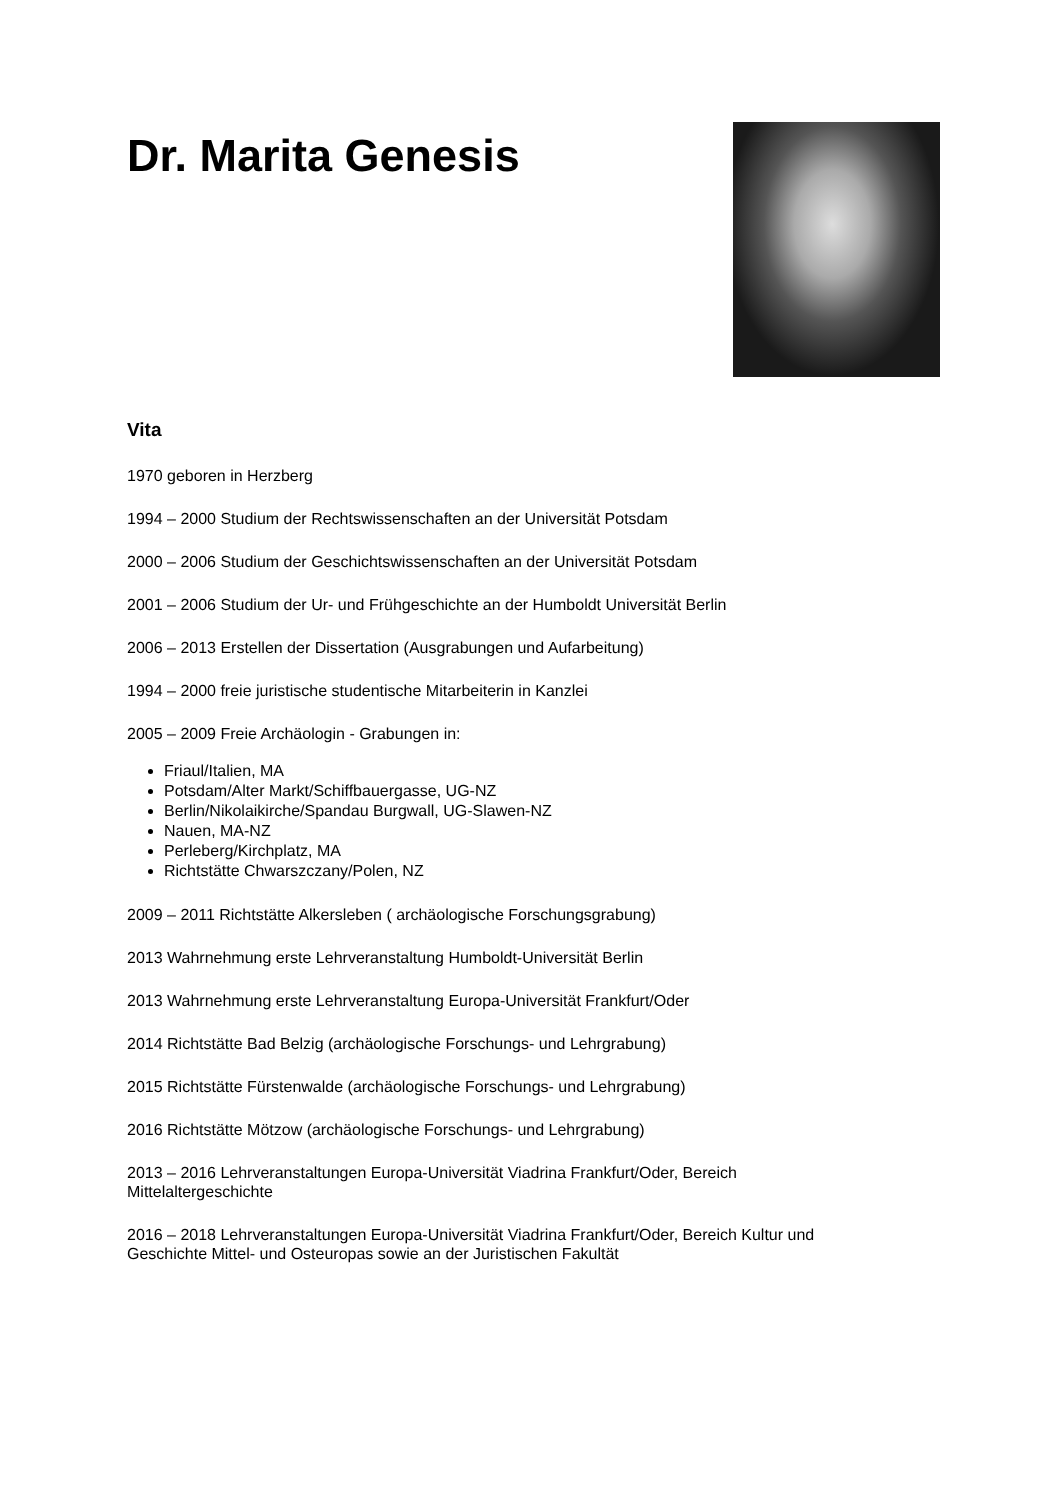Dr. Marita Genesis
Vita
1970 geboren in Herzberg
1994 – 2000 Studium der Rechtswissenschaften an der Universität Potsdam
2000 – 2006 Studium der Geschichtswissenschaften an der Universität Potsdam
2001 – 2006 Studium der Ur- und Frühgeschichte an der Humboldt Universität Berlin
2006 – 2013 Erstellen der Dissertation (Ausgrabungen und Aufarbeitung)
1994 – 2000 freie juristische studentische Mitarbeiterin in Kanzlei
2005 – 2009 Freie Archäologin - Grabungen in:
Friaul/Italien, MA
Potsdam/Alter Markt/Schiffbauergasse, UG-NZ
Berlin/Nikolaikirche/Spandau Burgwall, UG-Slawen-NZ
Nauen, MA-NZ
Perleberg/Kirchplatz, MA
Richtstätte Chwarszczany/Polen, NZ
2009 – 2011 Richtstätte Alkersleben ( archäologische Forschungsgrabung)
2013 Wahrnehmung erste Lehrveranstaltung Humboldt-Universität Berlin
2013 Wahrnehmung erste Lehrveranstaltung Europa-Universität Frankfurt/Oder
2014 Richtstätte Bad Belzig (archäologische Forschungs- und Lehrgrabung)
2015 Richtstätte Fürstenwalde (archäologische Forschungs- und Lehrgrabung)
2016 Richtstätte Mötzow (archäologische Forschungs- und Lehrgrabung)
2013 – 2016 Lehrveranstaltungen Europa-Universität Viadrina Frankfurt/Oder, Bereich
Mittelaltergeschichte
2016 – 2018 Lehrveranstaltungen Europa-Universität Viadrina Frankfurt/Oder, Bereich Kultur und
Geschichte Mittel- und Osteuropas sowie an der Juristischen Fakultät